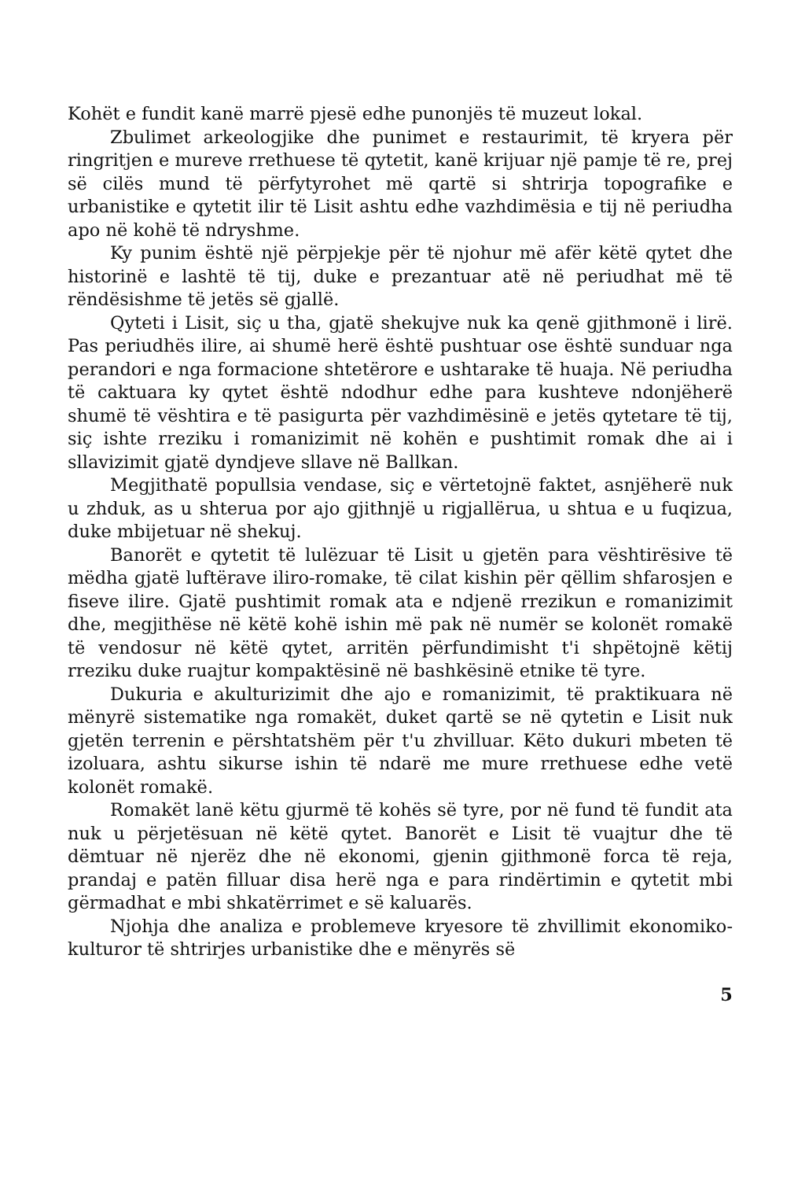Kohët e fundit kanë marrë pjesë edhe punonjës të muzeut lokal.
Zbulimet arkeologjike dhe punimet e restaurimit, të kryera për ringritjen e mureve rrethuese të qytetit, kanë krijuar një pamje të re, prej së cilës mund të përfytyrohet më qartë si shtrirja topografike e urbanistike e qytetit ilir të Lisit ashtu edhe vazhdimësia e tij në periudha apo në kohë të ndryshme.
Ky punim është një përpjekje për të njohur më afër këtë qytet dhe historinë e lashtë të tij, duke e prezantuar atë në periudhat më të rëndësishme të jetës së gjallë.
Qyteti i Lisit, siç u tha, gjatë shekujve nuk ka qenë gjithmonë i lirë. Pas periudhës ilire, ai shumë herë është pushtuar ose është sunduar nga perandori e nga formacione shtetërore e ushtarake të huaja. Në periudha të caktuara ky qytet është ndodhur edhe para kushteve ndonjëherë shumë të vështira e të pasigurta për vazhdimësinë e jetës qytetare të tij, siç ishte rreziku i romanizimit në kohën e pushtimit romak dhe ai i sllavizimit gjatë dyndjeve sllave në Ballkan.
Megjithatë popullsia vendase, siç e vërtetojnë faktet, asnjëherë nuk u zhduk, as u shterua por ajo gjithnjë u rigjallërua, u shtua e u fuqizua, duke mbijetuar në shekuj.
Banorët e qytetit të lulëzuar të Lisit u gjetën para vështirësive të mëdha gjatë luftërave iliro-romake, të cilat kishin për qëllim shfarosjen e fiseve ilire. Gjatë pushtimit romak ata e ndjenë rrezikun e romanizimit dhe, megjithëse në këtë kohë ishin më pak në numër se kolonët romakë të vendosur në këtë qytet, arritën përfundimisht t'i shpëtojnë këtij rreziku duke ruajtur kompaktësinë në bashkësinë etnike të tyre.
Dukuria e akulturizimit dhe ajo e romanizimit, të praktikuara në mënyrë sistematike nga romakët, duket qartë se në qytetin e Lisit nuk gjetën terrenin e përshtatshëm për t'u zhvilluar. Këto dukuri mbeten të izoluara, ashtu sikurse ishin të ndarë me mure rrethuese edhe vetë kolonët romakë.
Romakët lanë këtu gjurmë të kohës së tyre, por në fund të fundit ata nuk u përjetësuan në këtë qytet. Banorët e Lisit të vuajtur dhe të dëmtuar në njerëz dhe në ekonomi, gjenin gjithmonë forca të reja, prandaj e patën filluar disa herë nga e para rindërtimin e qytetit mbi gërmadhat e mbi shkatërrimet e së kaluarës.
Njohja dhe analiza e problemeve kryesore të zhvillimit ekonomiko-kulturor të shtrirjes urbanistike dhe e mënyrës së
5